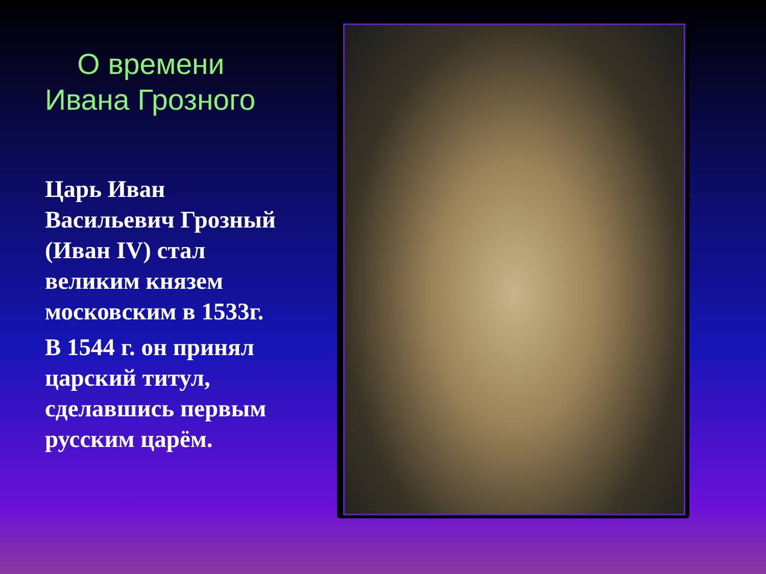О времени
Ивана Грозного
Царь Иван Васильевич Грозный (Иван IV) стал великим князем московским в 1533г.
В 1544 г. он принял царский титул, сделавшись первым русским царём.